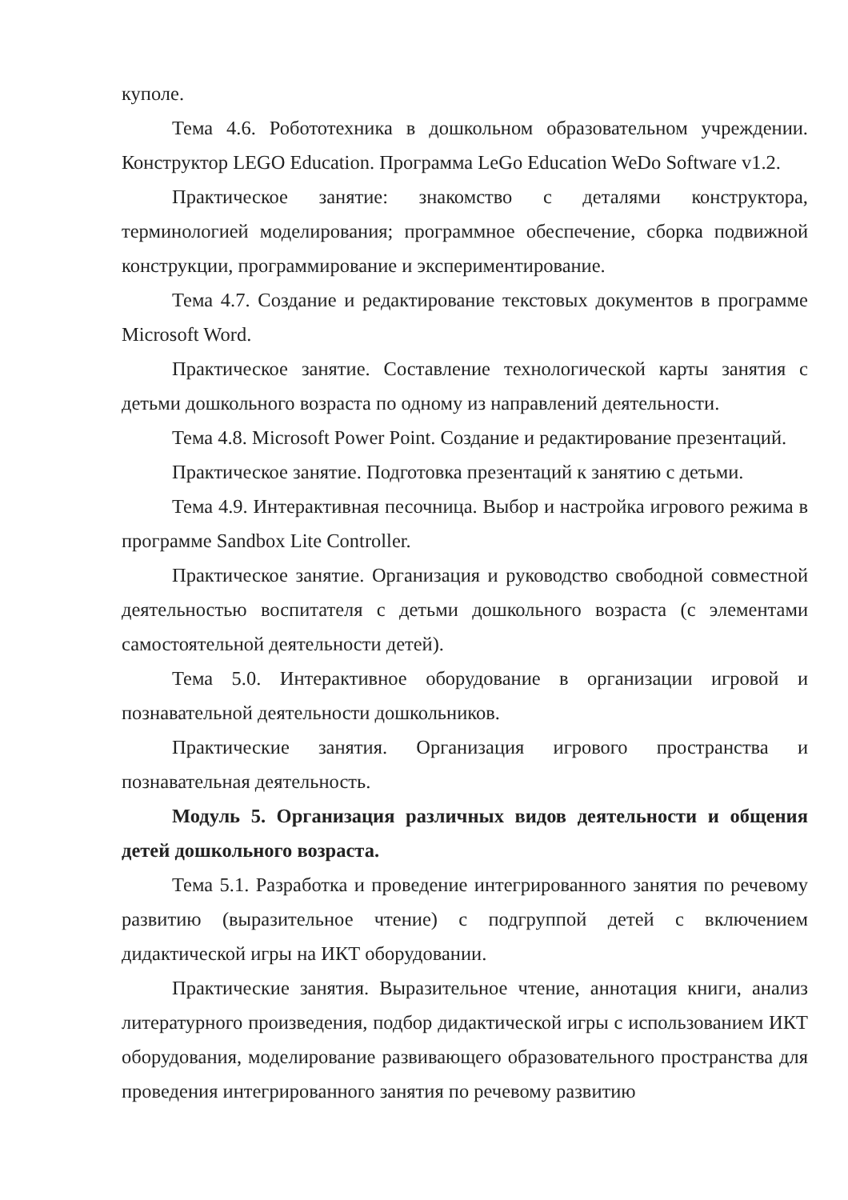куполе.
Тема 4.6. Робототехника в дошкольном образовательном учреждении. Конструктор LEGO Education. Программа LeGo Education WeDo Software v1.2.
Практическое занятие: знакомство с деталями конструктора, терминологией моделирования; программное обеспечение, сборка подвижной конструкции, программирование и экспериментирование.
Тема 4.7. Создание и редактирование текстовых документов в программе Microsoft Word.
Практическое занятие. Составление технологической карты занятия с детьми дошкольного возраста по одному из направлений деятельности.
Тема 4.8. Microsoft Power Point. Создание и редактирование презентаций.
Практическое занятие. Подготовка презентаций к занятию с детьми.
Тема 4.9. Интерактивная песочница. Выбор и настройка игрового режима в программе Sandbox Lite Controller.
Практическое занятие. Организация и руководство свободной совместной деятельностью воспитателя с детьми дошкольного возраста (с элементами самостоятельной деятельности детей).
Тема 5.0. Интерактивное оборудование в организации игровой и познавательной деятельности дошкольников.
Практические занятия. Организация игрового пространства и познавательная деятельность.
Модуль 5. Организация различных видов деятельности и общения детей дошкольного возраста.
Тема 5.1. Разработка и проведение интегрированного занятия по речевому развитию (выразительное чтение) с подгруппой детей с включением дидактической игры на ИКТ оборудовании.
Практические занятия. Выразительное чтение, аннотация книги, анализ литературного произведения, подбор дидактической игры с использованием ИКТ оборудования, моделирование развивающего образовательного пространства для проведения интегрированного занятия по речевому развитию